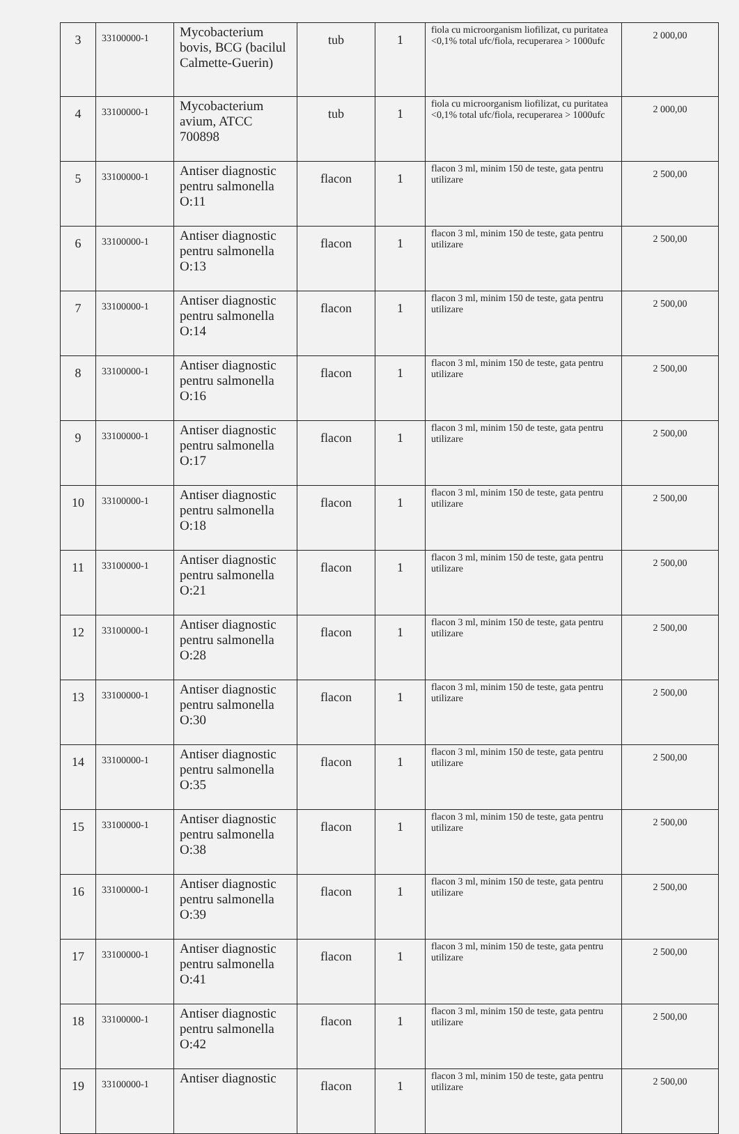| 3 | 33100000-1 | Mycobacterium bovis, BCG (bacilul Calmette-Guerin) | tub | 1 | fiola cu microorganism liofilizat, cu puritatea <0,1% total ufc/fiola, recuperarea > 1000ufc | 2 000,00 |
| 4 | 33100000-1 | Mycobacterium avium, ATCC 700898 | tub | 1 | fiola cu microorganism liofilizat, cu puritatea <0,1% total ufc/fiola, recuperarea > 1000ufc | 2 000,00 |
| 5 | 33100000-1 | Antiser diagnostic pentru salmonella O:11 | flacon | 1 | flacon 3 ml, minim 150 de teste, gata pentru utilizare | 2 500,00 |
| 6 | 33100000-1 | Antiser diagnostic pentru salmonella O:13 | flacon | 1 | flacon 3 ml, minim 150 de teste, gata pentru utilizare | 2 500,00 |
| 7 | 33100000-1 | Antiser diagnostic pentru salmonella O:14 | flacon | 1 | flacon 3 ml, minim 150 de teste, gata pentru utilizare | 2 500,00 |
| 8 | 33100000-1 | Antiser diagnostic pentru salmonella O:16 | flacon | 1 | flacon 3 ml, minim 150 de teste, gata pentru utilizare | 2 500,00 |
| 9 | 33100000-1 | Antiser diagnostic pentru salmonella O:17 | flacon | 1 | flacon 3 ml, minim 150 de teste, gata pentru utilizare | 2 500,00 |
| 10 | 33100000-1 | Antiser diagnostic pentru salmonella O:18 | flacon | 1 | flacon 3 ml, minim 150 de teste, gata pentru utilizare | 2 500,00 |
| 11 | 33100000-1 | Antiser diagnostic pentru salmonella O:21 | flacon | 1 | flacon 3 ml, minim 150 de teste, gata pentru utilizare | 2 500,00 |
| 12 | 33100000-1 | Antiser diagnostic pentru salmonella O:28 | flacon | 1 | flacon 3 ml, minim 150 de teste, gata pentru utilizare | 2 500,00 |
| 13 | 33100000-1 | Antiser diagnostic pentru salmonella O:30 | flacon | 1 | flacon 3 ml, minim 150 de teste, gata pentru utilizare | 2 500,00 |
| 14 | 33100000-1 | Antiser diagnostic pentru salmonella O:35 | flacon | 1 | flacon 3 ml, minim 150 de teste, gata pentru utilizare | 2 500,00 |
| 15 | 33100000-1 | Antiser diagnostic pentru salmonella O:38 | flacon | 1 | flacon 3 ml, minim 150 de teste, gata pentru utilizare | 2 500,00 |
| 16 | 33100000-1 | Antiser diagnostic pentru salmonella O:39 | flacon | 1 | flacon 3 ml, minim 150 de teste, gata pentru utilizare | 2 500,00 |
| 17 | 33100000-1 | Antiser diagnostic pentru salmonella O:41 | flacon | 1 | flacon 3 ml, minim 150 de teste, gata pentru utilizare | 2 500,00 |
| 18 | 33100000-1 | Antiser diagnostic pentru salmonella O:42 | flacon | 1 | flacon 3 ml, minim 150 de teste, gata pentru utilizare | 2 500,00 |
| 19 | 33100000-1 | Antiser diagnostic | flacon | 1 | flacon 3 ml, minim 150 de teste, gata pentru utilizare | 2 500,00 |